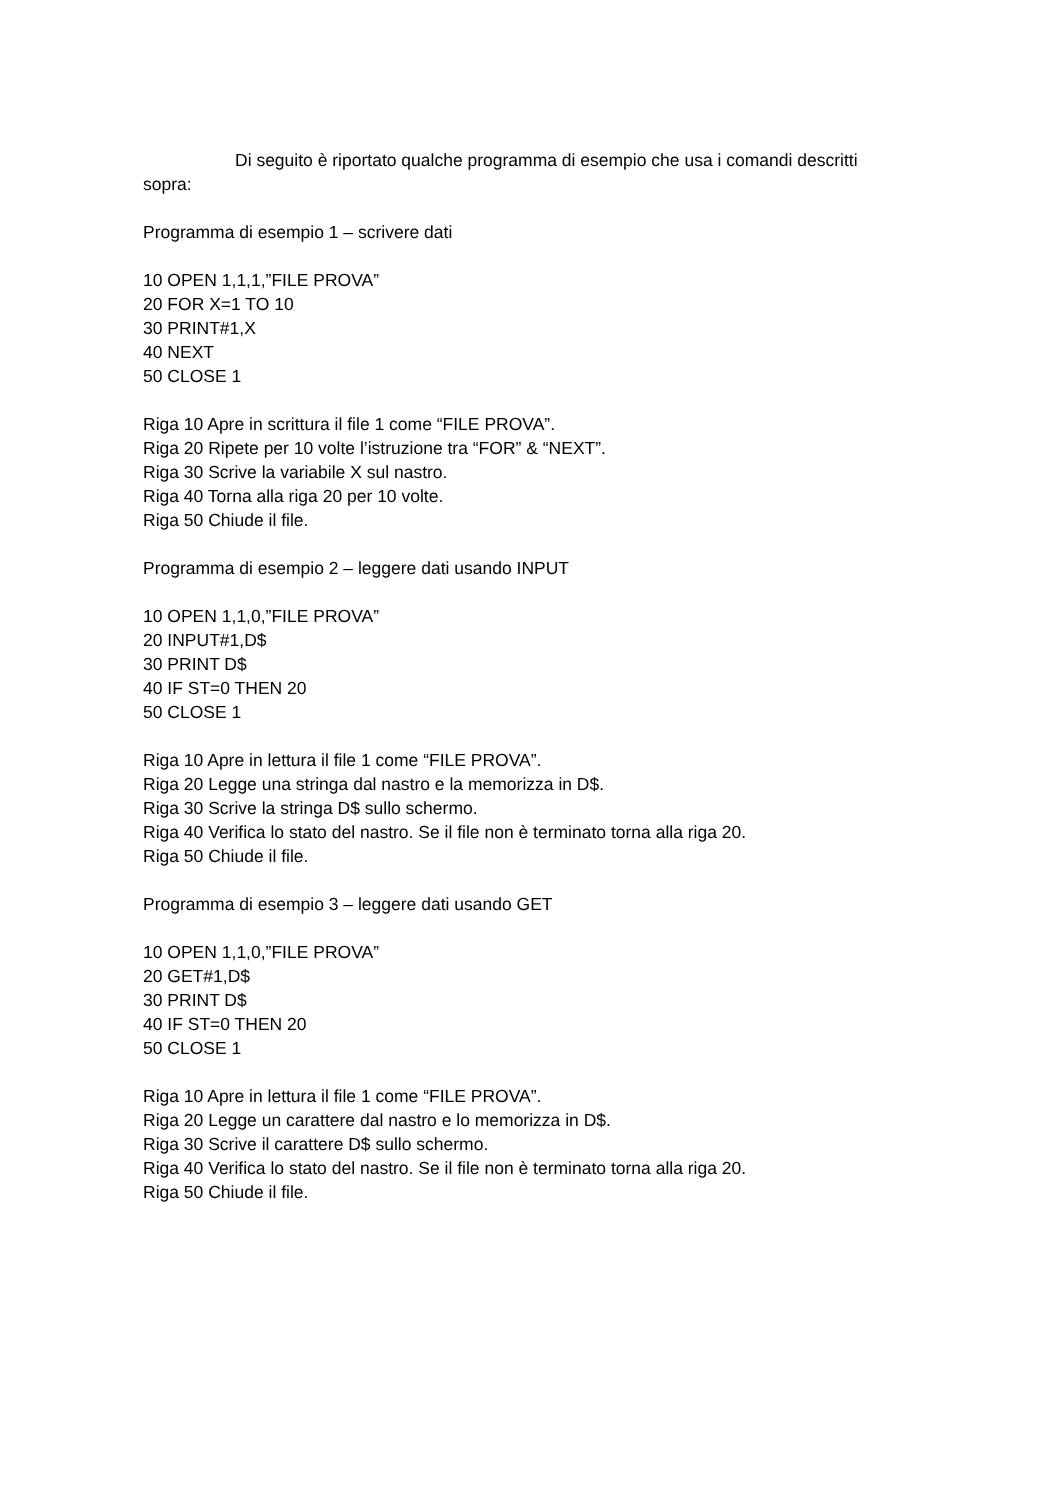Di seguito è riportato qualche programma di esempio che usa i comandi descritti sopra:
Programma di esempio 1 – scrivere dati
10 OPEN 1,1,1,”FILE PROVA”
20 FOR X=1 TO 10
30 PRINT#1,X
40 NEXT
50 CLOSE 1
Riga 10 Apre in scrittura il file 1 come “FILE PROVA”.
Riga 20 Ripete per 10 volte l’istruzione tra “FOR” & “NEXT”.
Riga 30 Scrive la variabile X sul nastro.
Riga 40 Torna alla riga 20 per 10 volte.
Riga 50 Chiude il file.
Programma di esempio 2 – leggere dati usando INPUT
10 OPEN 1,1,0,”FILE PROVA”
20 INPUT#1,D$
30 PRINT D$
40 IF ST=0 THEN 20
50 CLOSE 1
Riga 10 Apre in lettura il file 1 come “FILE PROVA”.
Riga 20 Legge una stringa dal nastro e la memorizza in D$.
Riga 30 Scrive la stringa D$ sullo schermo.
Riga 40 Verifica lo stato del nastro. Se il file non è terminato torna alla riga 20.
Riga 50 Chiude il file.
Programma di esempio 3 – leggere dati usando GET
10 OPEN 1,1,0,”FILE PROVA”
20 GET#1,D$
30 PRINT D$
40 IF ST=0 THEN 20
50 CLOSE 1
Riga 10 Apre in lettura il file 1 come “FILE PROVA”.
Riga 20 Legge un carattere dal nastro e lo memorizza in D$.
Riga 30 Scrive il carattere D$ sullo schermo.
Riga 40 Verifica lo stato del nastro. Se il file non è terminato torna alla riga 20.
Riga 50 Chiude il file.